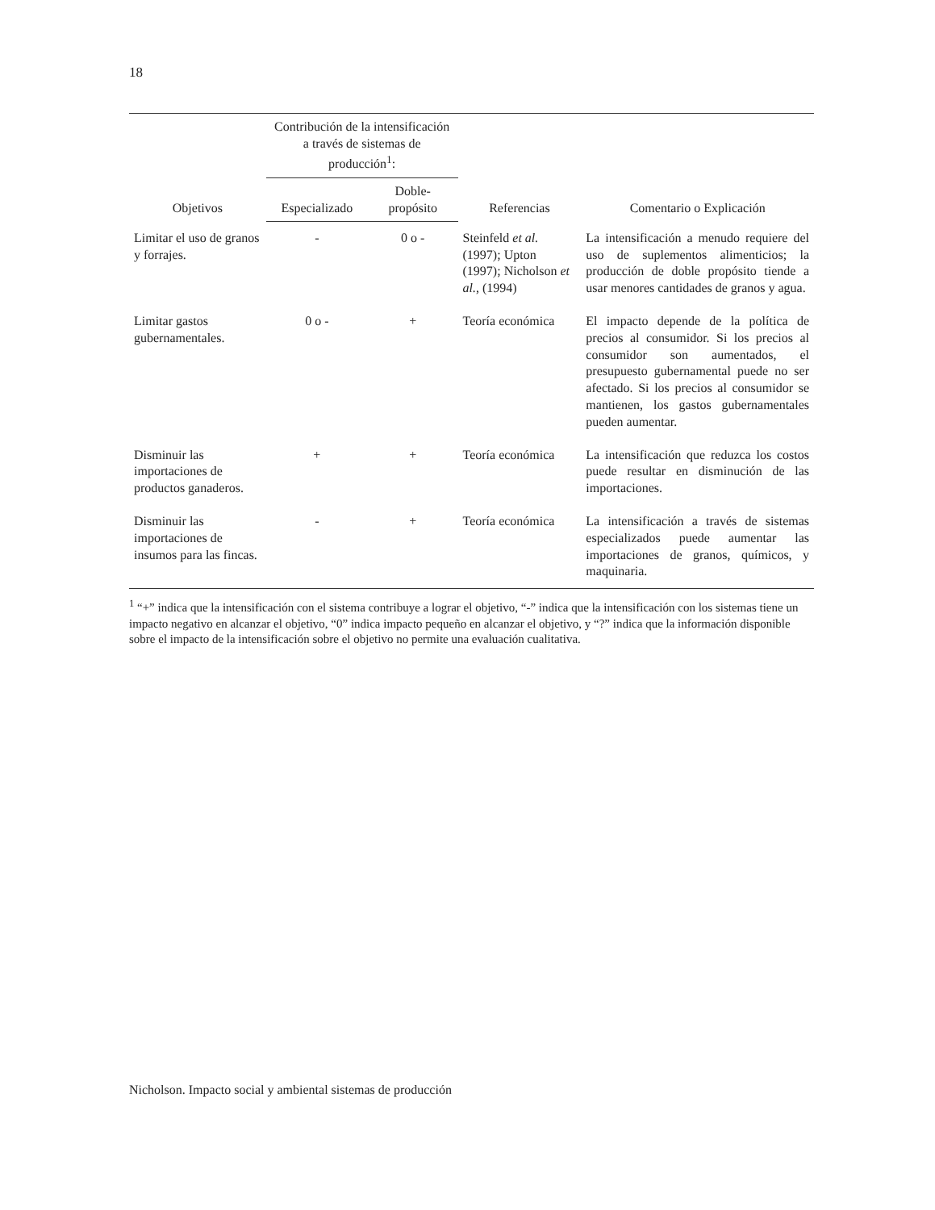18
| Objetivos | Contribución de la intensificación a través de sistemas de producción<sup>1</sup>: | | Referencias | Comentario o Explicación |
| --- | --- | --- | --- | --- |
| | Especializado | Doble-propósito | | |
| Limitar el uso de granos y forrajes. | - | 0 o - | Steinfeld et al. (1997); Upton (1997); Nicholson et al. , (1994) | La intensificación a menudo requiere del uso de suplementos alimenticios; la producción de doble propósito tiende a usar menores cantidades de granos y agua. |
| Limitar gastos gubernamentales. | 0 o - | + | Teoría económica | El impacto depende de la política de precios al consumidor. Si los precios al consumidor son aumentados, el presupuesto gubernamental puede no ser afectado. Si los precios al consumidor se mantienen, los gastos gubernamentales pueden aumentar. |
| Disminuir las importaciones de productos ganaderos. | + | + | Teoría económica | La intensificación que reduzca los costos puede resultar en disminución de las importaciones. |
| Disminuir las importaciones de insumos para las fincas. | - | + | Teoría económica | La intensificación a través de sistemas especializados puede aumentar las importaciones de granos, químicos, y maquinaria. |
<sup>1</sup> “+” indica que la intensificación con el sistema contribuye a lograr el objetivo, “-” indica que la intensificación con los sistemas tiene un impacto negativo en alcanzar el objetivo, “0” indica impacto pequeño en alcanzar el objetivo, y “?” indica que la información disponible sobre el impacto de la intensificación sobre el objetivo no permite una evaluación cualitativa.
Nicholson. Impacto social y ambiental sistemas de producción